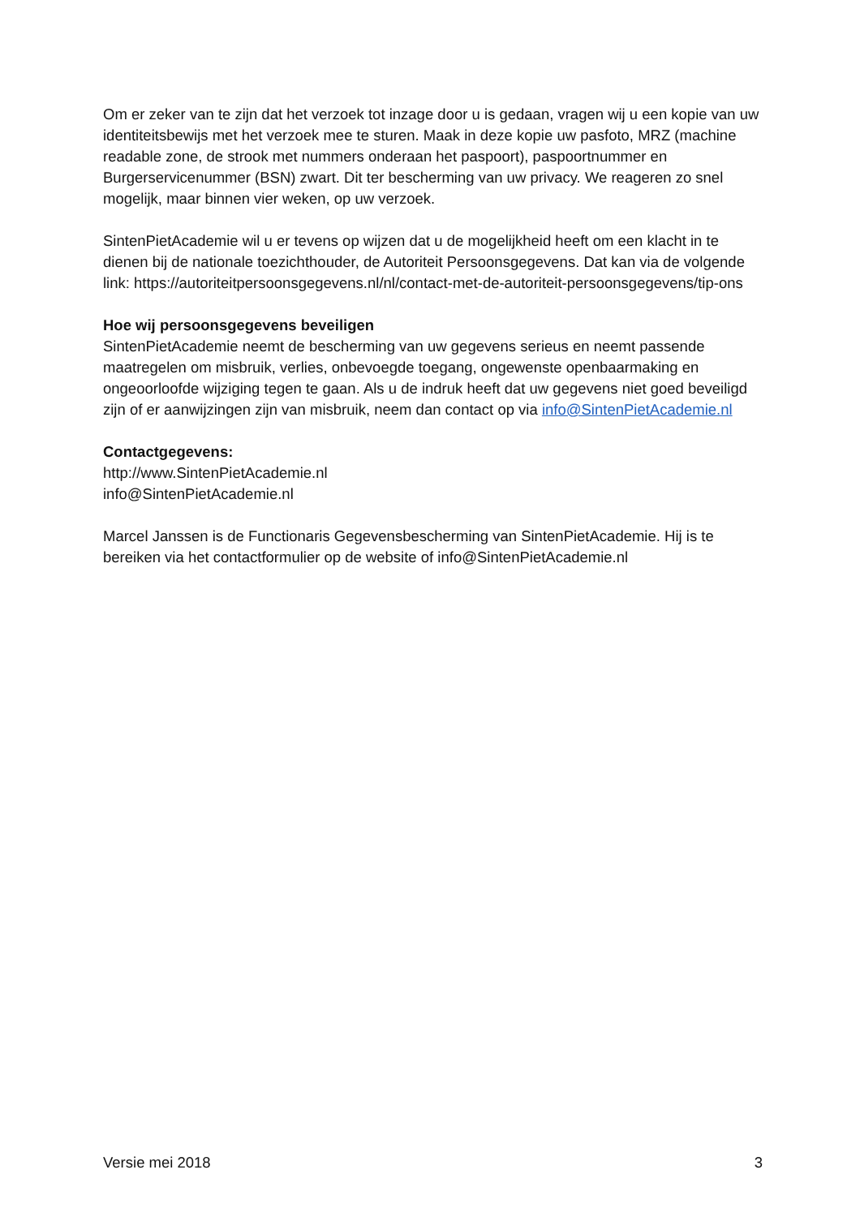Om er zeker van te zijn dat het verzoek tot inzage door u is gedaan, vragen wij u een kopie van uw identiteitsbewijs met het verzoek mee te sturen. Maak in deze kopie uw pasfoto, MRZ (machine readable zone, de strook met nummers onderaan het paspoort), paspoortnummer en Burgerservicenummer (BSN) zwart. Dit ter bescherming van uw privacy. We reageren zo snel mogelijk, maar binnen vier weken, op uw verzoek.
SintenPietAcademie wil u er tevens op wijzen dat u de mogelijkheid heeft om een klacht in te dienen bij de nationale toezichthouder, de Autoriteit Persoonsgegevens. Dat kan via de volgende link: https://autoriteitpersoonsgegevens.nl/nl/contact-met-de-autoriteit-persoonsgegevens/tip-ons
Hoe wij persoonsgegevens beveiligen
SintenPietAcademie neemt de bescherming van uw gegevens serieus en neemt passende maatregelen om misbruik, verlies, onbevoegde toegang, ongewenste openbaarmaking en ongeoorloofde wijziging tegen te gaan. Als u de indruk heeft dat uw gegevens niet goed beveiligd zijn of er aanwijzingen zijn van misbruik, neem dan contact op via info@SintenPietAcademie.nl
Contactgegevens:
http://www.SintenPietAcademie.nl
info@SintenPietAcademie.nl
Marcel Janssen is de Functionaris Gegevensbescherming van SintenPietAcademie. Hij is te bereiken via het contactformulier op de website of info@SintenPietAcademie.nl
Versie mei 2018 3